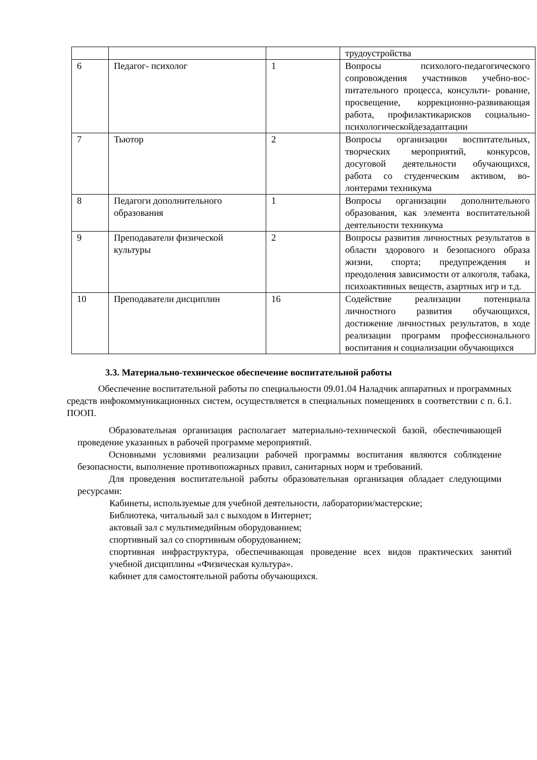| | | | трудоустройства |
| 6 | Педагог- психолог | 1 | Вопросы психолого-педагогического сопровождения участников учебно-вос­питательного процесса, консульти- ро­вание, просвещение, коррекционно-развивающая работа, профилактикарис­ков социально-психологическойдеза­даптации |
| 7 | Тьютор | 2 | Вопросы организации воспитательных, творческих мероприятий, конкурсов, досуговой деятельности обучающихся, работа со студенческим активом, во­лонтерами техникума |
| 8 | Педагоги дополнительного образования | 1 | Вопросы организации дополнительно­го образования, как элемента воспита­тельной деятельности техникума |
| 9 | Преподаватели физической культуры | 2 | Вопросы развития личностных ре­зультатов в области здорового и без­опасного образа жизни, спорта; преду­преждения и преодоления зависимо­сти от алкоголя, табака, психоактив­ных веществ, азартных игр и т.д. |
| 10 | Преподаватели дисциплин | 16 | Содействие реализации потенциала личностного развития обучающихся, достижение личностных результатов, в ходе реализации программ профессио­нального воспитания и социализации обучающихся |
3.3. Материально-техническое обеспечение воспитательной работы
Обеспечение воспитательной работы по специальности 09.01.04 Наладчик аппаратных и программных средств инфокоммуникационных систем, осуществляется в специальных помещениях в соответствии с п. 6.1. ПООП.
Образовательная организация располагает материально-технической базой, обеспечивающей проведение указанных в рабочей программе мероприятий.
Основными условиями реализации рабочей программы воспитания являются соблюдение безопасности, выполнение противопожарных правил, санитарных норм и требований.
Для проведения воспитательной работы образовательная организация обладает следующими ресурсами:
Кабинеты, используемые для учебной деятельности, лаборатории/мастерские;
Библиотека, читальный зал с выходом в Интернет;
актовый зал с мультимедийным оборудованием;
спортивный зал со спортивным оборудованием;
спортивная инфраструктура, обеспечивающая проведение всех видов практических занятий учебной дисциплины «Физическая культура».
кабинет для самостоятельной работы обучающихся.